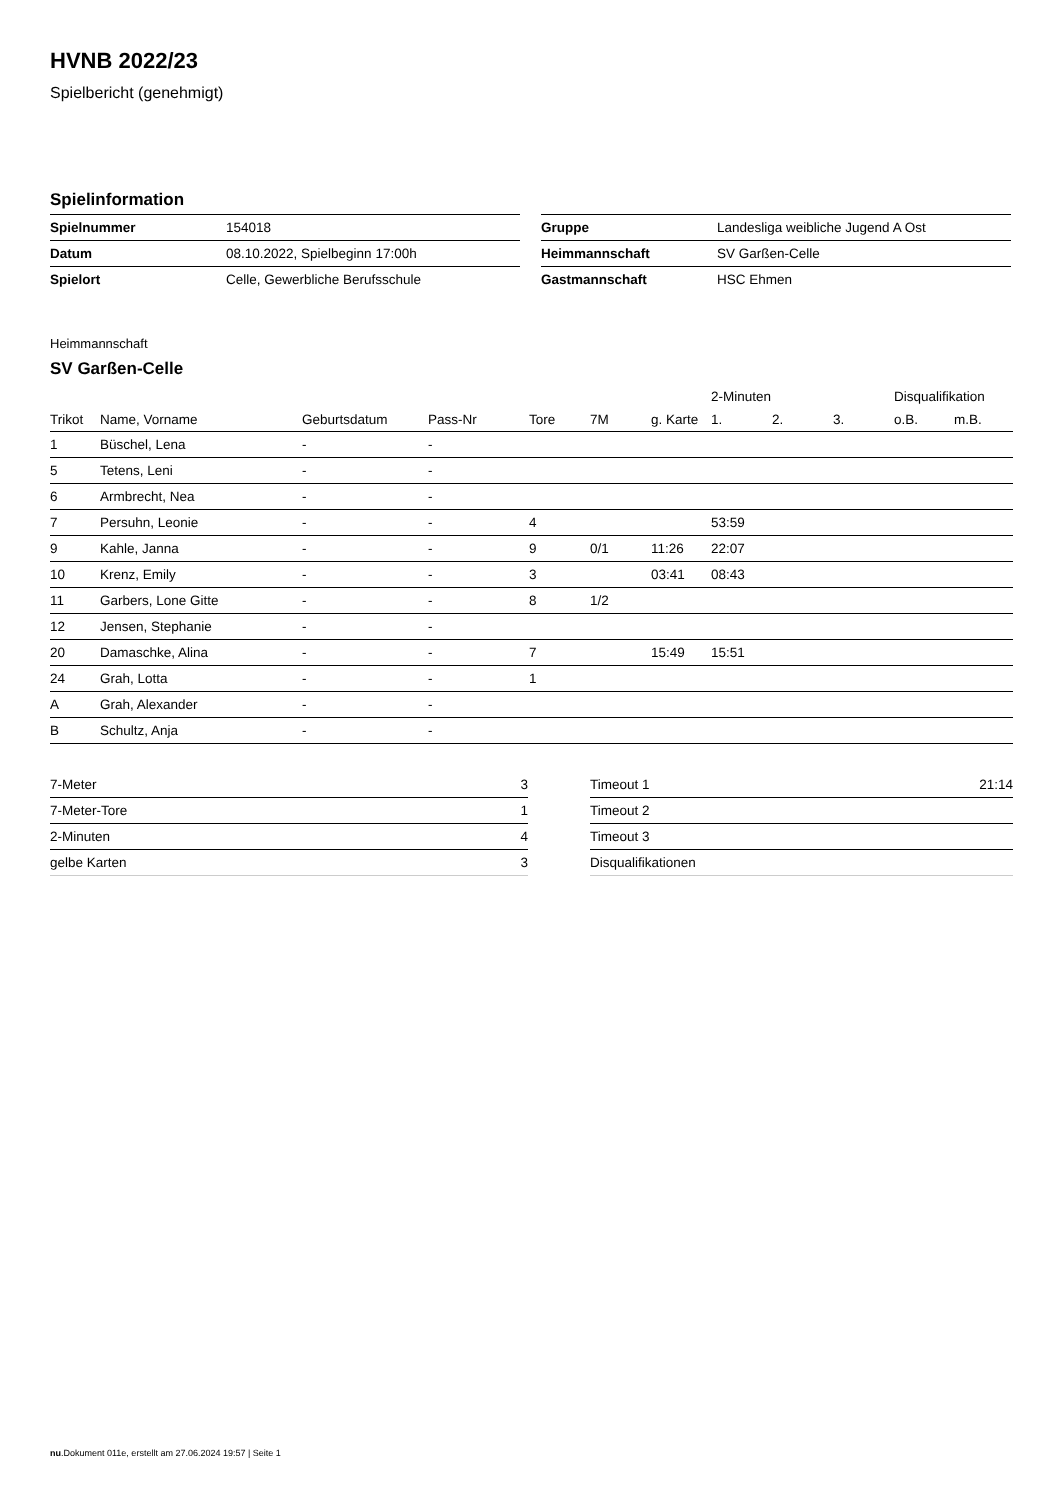HVNB 2022/23
Spielbericht (genehmigt)
Spielinformation
| Spielnummer | 154018 |
| Datum | 08.10.2022, Spielbeginn 17:00h |
| Spielort | Celle, Gewerbliche Berufsschule |
| Gruppe | Landesliga weibliche Jugend A Ost |
| Heimmannschaft | SV Garßen-Celle |
| Gastmannschaft | HSC Ehmen |
Heimmannschaft
SV Garßen-Celle
| | | | | | | | 2-Minuten | | | Disqualifikation | |
| --- | --- | --- | --- | --- | --- | --- | --- | --- | --- | --- | --- |
| Trikot | Name, Vorname | Geburtsdatum | Pass-Nr | Tore | 7M | g. Karte | 1. | 2. | 3. | o.B. | m.B. |
| 1 | Büschel, Lena | - | - | | | | | | | | |
| 5 | Tetens, Leni | - | - | | | | | | | | |
| 6 | Armbrecht, Nea | - | - | | | | | | | | |
| 7 | Persuhn, Leonie | - | - | 4 | | | 53:59 | | | | |
| 9 | Kahle, Janna | - | - | 9 | 0/1 | 11:26 | 22:07 | | | | |
| 10 | Krenz, Emily | - | - | 3 | | 03:41 | 08:43 | | | | |
| 11 | Garbers, Lone Gitte | - | - | 8 | 1/2 | | | | | | |
| 12 | Jensen, Stephanie | - | - | | | | | | | | |
| 20 | Damaschke, Alina | - | - | 7 | | 15:49 | 15:51 | | | | |
| 24 | Grah, Lotta | - | - | 1 | | | | | | | |
| A | Grah, Alexander | - | - | | | | | | | | |
| B | Schultz, Anja | - | - | | | | | | | | |
| 7-Meter | 3 |
| 7-Meter-Tore | 1 |
| 2-Minuten | 4 |
| gelbe Karten | 3 |
| Timeout 1 | 21:14 |
| Timeout 2 | |
| Timeout 3 | |
| Disqualifikationen | |
nu.Dokument 011e, erstellt am 27.06.2024 19:57 | Seite 1